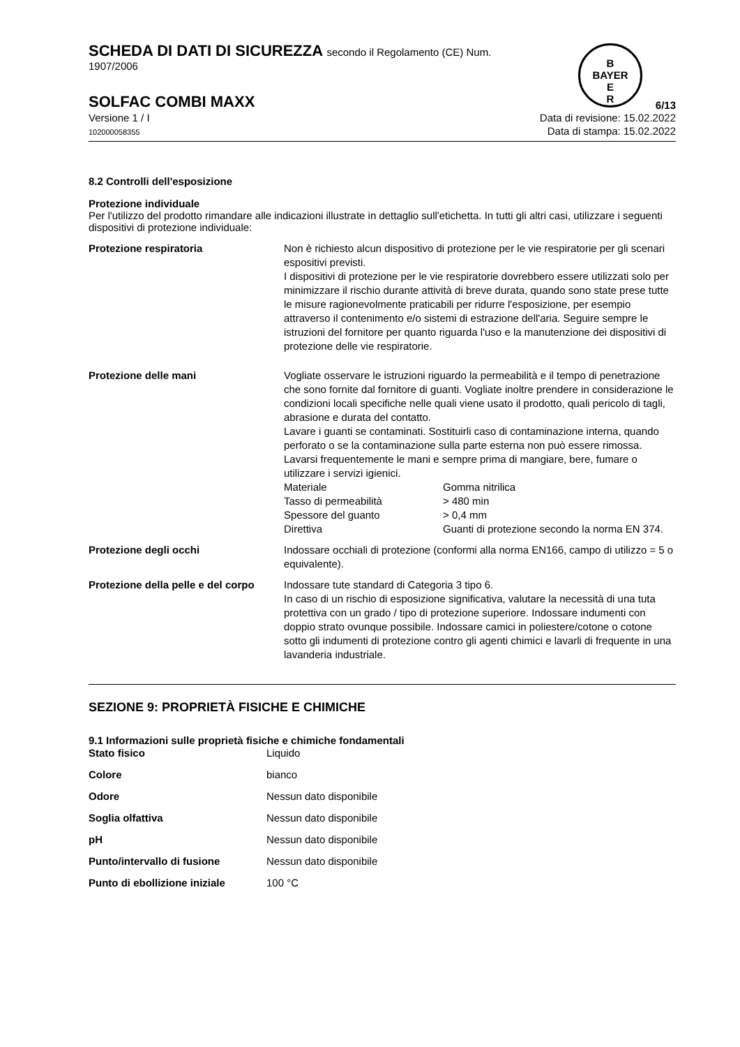SCHEDA DI DATI DI SICUREZZA secondo il Regolamento (CE) Num.
1907/2006
B
BAYER
E
R
SOLFAC COMBI MAXX 6/13
Versione 1 / I
102000058355
Data di revisione: 15.02.2022
Data di stampa: 15.02.2022
8.2 Controlli dell'esposizione
Protezione individuale
Per l'utilizzo del prodotto rimandare alle indicazioni illustrate in dettaglio sull'etichetta. In tutti gli altri casi, utilizzare i seguenti dispositivi di protezione individuale:
| Protezione respiratoria | Non è richiesto alcun dispositivo di protezione per le vie respiratorie per gli scenari espositivi previsti. I dispositivi di protezione per le vie respiratorie dovrebbero essere utilizzati solo per minimizzare il rischio durante attività di breve durata, quando sono state prese tutte le misure ragionevolmente praticabili per ridurre l'esposizione, per esempio attraverso il contenimento e/o sistemi di estrazione dell'aria. Seguire sempre le istruzioni del fornitore per quanto riguarda l'uso e la manutenzione dei dispositivi di protezione delle vie respiratorie. |
| Protezione delle mani | Vogliate osservare le istruzioni riguardo la permeabilità e il tempo di penetrazione che sono fornite dal fornitore di guanti. Vogliate inoltre prendere in considerazione le condizioni locali specifiche nelle quali viene usato il prodotto, quali pericolo di tagli, abrasione e durata del contatto. Lavare i guanti se contaminati. Sostituirli caso di contaminazione interna, quando perforato o se la contaminazione sulla parte esterna non può essere rimossa. Lavarsi frequentemente le mani e sempre prima di mangiare, bere, fumare o utilizzare i servizi igienici. / Materiale / Gomma nitrilica / / Tasso di permeabilità / > 480 min / / Spessore del guanto / > 0,4 mm / / Direttiva / Guanti di protezione secondo la norma EN 374. / |
| Protezione degli occhi | Indossare occhiali di protezione (conformi alla norma EN166, campo di utilizzo = 5 o equivalente). |
| Protezione della pelle e del corpo | Indossare tute standard di Categoria 3 tipo 6. In caso di un rischio di esposizione significativa, valutare la necessità di una tuta protettiva con un grado / tipo di protezione superiore. Indossare indumenti con doppio strato ovunque possibile. Indossare camici in poliestere/cotone o cotone sotto gli indumenti di protezione contro gli agenti chimici e lavarli di frequente in una lavanderia industriale. |
SEZIONE 9: PROPRIETÀ FISICHE E CHIMICHE
9.1 Informazioni sulle proprietà fisiche e chimiche fondamentali
| Stato fisico | Liquido |
| Colore | bianco |
| Odore | Nessun dato disponibile |
| Soglia olfattiva | Nessun dato disponibile |
| pH | Nessun dato disponibile |
| Punto/intervallo di fusione | Nessun dato disponibile |
| Punto di ebollizione iniziale | 100 °C |